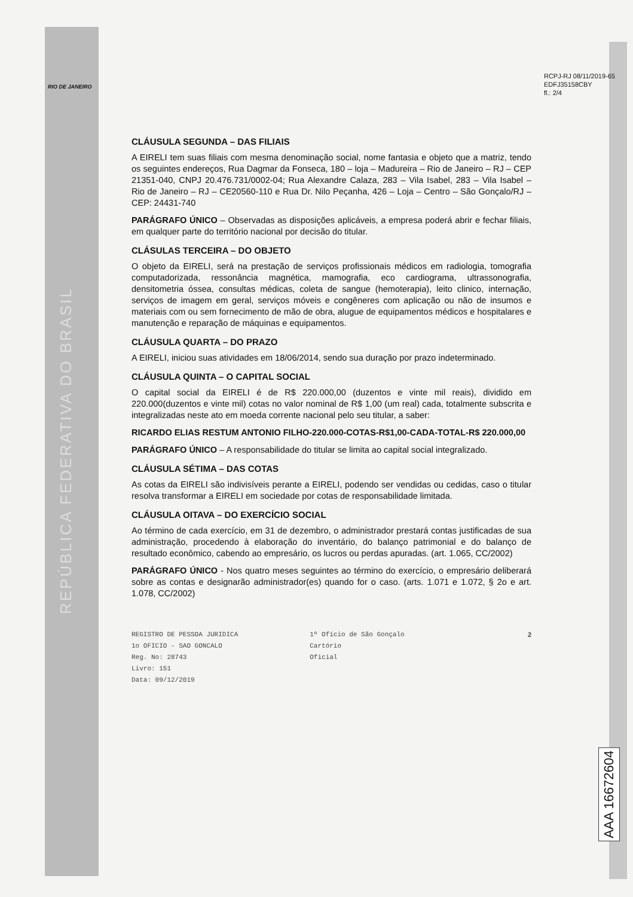RIO DE JANEIRO
REPÚBLICA FEDERATIVA DO BRASIL
RCPJ-RJ 08/11/2019-65
EDFJ35158CBY
fl.: 2/4
CLÁUSULA SEGUNDA – DAS FILIAIS
A EIRELI tem suas filiais com mesma denominação social, nome fantasia e objeto que a matriz, tendo os seguintes endereços, Rua Dagmar da Fonseca, 180 – loja – Madureira – Rio de Janeiro – RJ – CEP 21351-040, CNPJ 20.476.731/0002-04; Rua Alexandre Calaza, 283 – Vila Isabel, 283 – Vila Isabel – Rio de Janeiro – RJ – CE20560-110 e Rua Dr. Nilo Peçanha, 426 – Loja – Centro – São Gonçalo/RJ – CEP: 24431-740
PARÁGRAFO ÚNICO – Observadas as disposições aplicáveis, a empresa poderá abrir e fechar filiais, em qualquer parte do território nacional por decisão do titular.
CLÁSULAS TERCEIRA – DO OBJETO
O objeto da EIRELI, será na prestação de serviços profissionais médicos em radiologia, tomografia computadorizada, ressonância magnética, mamografia, eco cardiograma, ultrassonografia, densitometria óssea, consultas médicas, coleta de sangue (hemoterapia), leito clinico, internação, serviços de imagem em geral, serviços móveis e congêneres com aplicação ou não de insumos e materiais com ou sem fornecimento de mão de obra, alugue de equipamentos médicos e hospitalares e manutenção e reparação de máquinas e equipamentos.
CLÁUSULA QUARTA – DO PRAZO
A EIRELI, iniciou suas atividades em 18/06/2014, sendo sua duração por prazo indeterminado.
CLÁUSULA QUINTA – O CAPITAL SOCIAL
O capital social da EIRELI é de R$ 220.000,00 (duzentos e vinte mil reais), dividido em 220.000(duzentos e vinte mil) cotas no valor nominal de R$ 1,00 (um real) cada, totalmente subscrita e integralizadas neste ato em moeda corrente nacional pelo seu titular, a saber:
RICARDO ELIAS RESTUM ANTONIO FILHO-220.000-COTAS-R$1,00-CADA-TOTAL-R$ 220.000,00
PARÁGRAFO ÚNICO – A responsabilidade do titular se limita ao capital social integralizado.
CLÁUSULA SÉTIMA – DAS COTAS
As cotas da EIRELI são indivisíveis perante a EIRELI, podendo ser vendidas ou cedidas, caso o titular resolva transformar a EIRELI em sociedade por cotas de responsabilidade limitada.
CLÁUSULA OITAVA – DO EXERCÍCIO SOCIAL
Ao término de cada exercício, em 31 de dezembro, o administrador prestará contas justificadas de sua administração, procedendo à elaboração do inventário, do balanço patrimonial e do balanço de resultado econômico, cabendo ao empresário, os lucros ou perdas apuradas. (art. 1.065, CC/2002)
PARÁGRAFO ÚNICO - Nos quatro meses seguintes ao término do exercício, o empresário deliberará sobre as contas e designarão administrador(es) quando for o caso. (arts. 1.071 e 1.072, § 2o e art. 1.078, CC/2002)
REGISTRO DE PESSOA JURIDICA
1o OFICIO - SAO GONCALO
Reg. No: 28743
Livro: 151
Data: 09/12/2019
1º Ofício de São Gonçalo
Cartório
Oficial
2
AAA 16672604